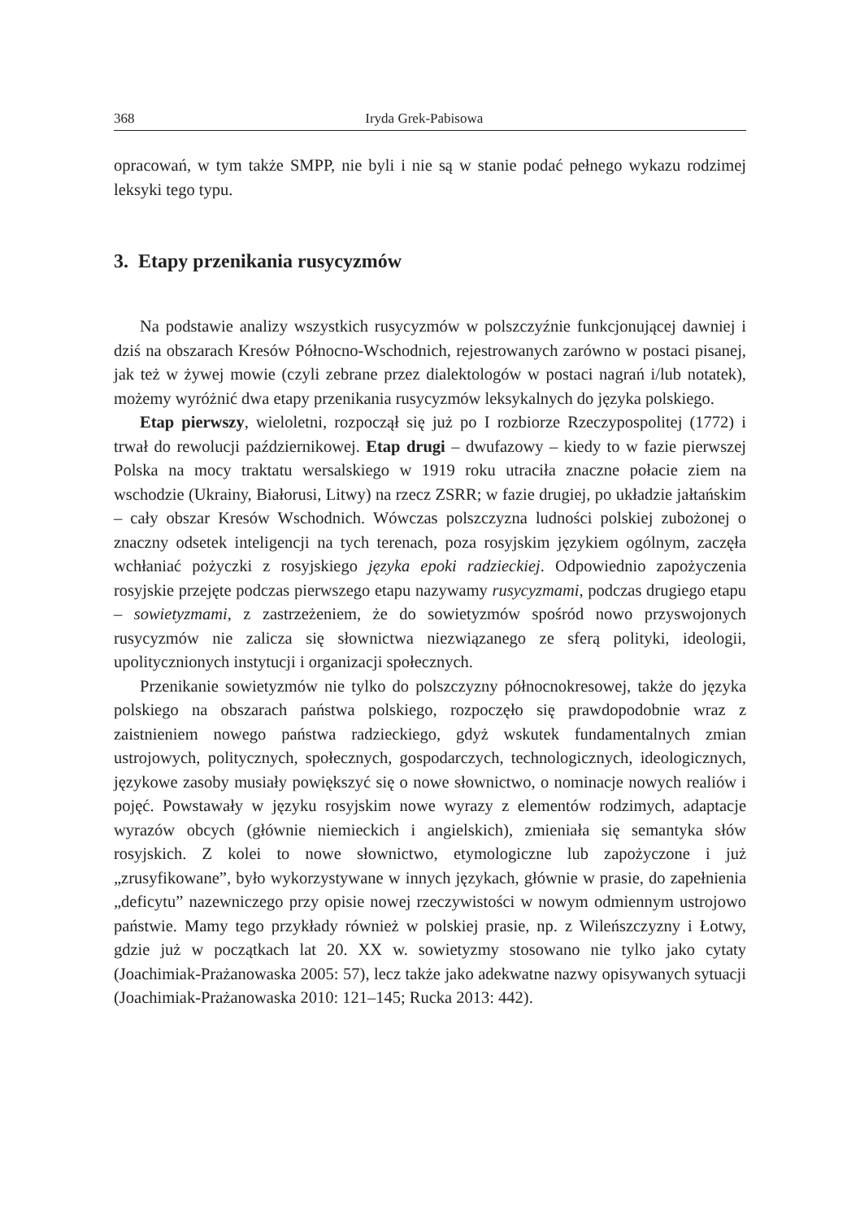368 Iryda Grek-Pabisowa
opracowań, w tym także SMPP, nie byli i nie są w stanie podać pełnego wykazu rodzimej leksyki tego typu.
3. Etapy przenikania rusycyzmów
Na podstawie analizy wszystkich rusycyzmów w polszczyźnie funkcjonującej dawniej i dziś na obszarach Kresów Północno-Wschodnich, rejestrowanych zarówno w postaci pisanej, jak też w żywej mowie (czyli zebrane przez dialektologów w postaci nagrań i/lub notatek), możemy wyróżnić dwa etapy przenikania rusycyzmów leksykalnych do języka polskiego.
Etap pierwszy, wieloletni, rozpoczął się już po I rozbiorze Rzeczypospolitej (1772) i trwał do rewolucji październikowej. Etap drugi – dwufazowy – kiedy to w fazie pierwszej Polska na mocy traktatu wersalskiego w 1919 roku utraciła znaczne połacie ziem na wschodzie (Ukrainy, Białorusi, Litwy) na rzecz ZSRR; w fazie drugiej, po układzie jałtańskim – cały obszar Kresów Wschodnich. Wówczas polszczyzna ludności polskiej zubożonej o znaczny odsetek inteligencji na tych terenach, poza rosyjskim językiem ogólnym, zaczęła wchłaniać pożyczki z rosyjskiego języka epoki radzieckiej. Odpowiednio zapożyczenia rosyjskie przejęte podczas pierwszego etapu nazywamy rusycyzmami, podczas drugiego etapu – sowietyzmami, z zastrzeżeniem, że do sowietyzmów spośród nowo przyswojonych rusycyzmów nie zalicza się słownictwa niezwiązanego ze sferą polityki, ideologii, upolitycznionych instytucji i organizacji społecznych.
Przenikanie sowietyzmów nie tylko do polszczyzny północnokresowej, także do języka polskiego na obszarach państwa polskiego, rozpoczęło się prawdopodobnie wraz z zaistnieniem nowego państwa radzieckiego, gdyż wskutek fundamentalnych zmian ustrojowych, politycznych, społecznych, gospodarczych, technologicznych, ideologicznych, językowe zasoby musiały powiększyć się o nowe słownictwo, o nominacje nowych realiów i pojęć. Powstawały w języku rosyjskim nowe wyrazy z elementów rodzimych, adaptacje wyrazów obcych (głównie niemieckich i angielskich), zmieniała się semantyka słów rosyjskich. Z kolei to nowe słownictwo, etymologiczne lub zapożyczone i już „zrusyfikowane”, było wykorzystywane w innych językach, głównie w prasie, do zapełnienia „deficytu” nazewniczego przy opisie nowej rzeczywistości w nowym odmiennym ustrojowo państwie. Mamy tego przykłady również w polskiej prasie, np. z Wileńszczyzny i Łotwy, gdzie już w początkach lat 20. XX w. sowietyzmy stosowano nie tylko jako cytaty (Joachimiak-Prażanowaska 2005: 57), lecz także jako adekwatne nazwy opisywanych sytuacji (Joachimiak-Prażanowaska 2010: 121–145; Rucka 2013: 442).